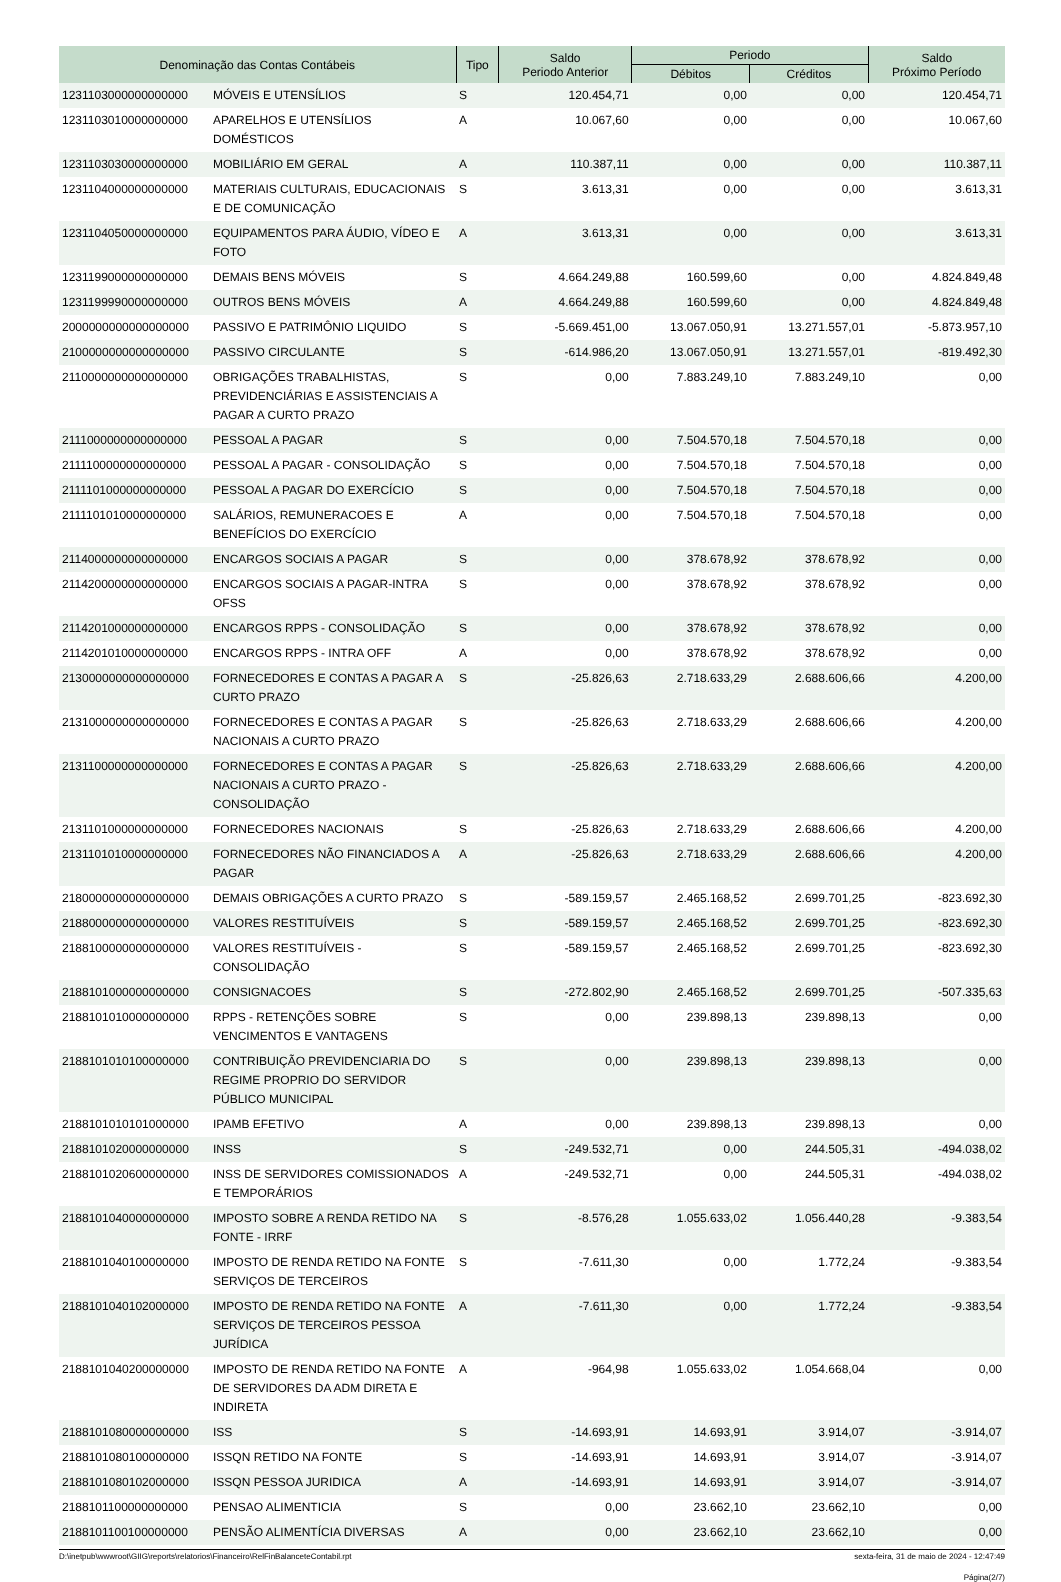| Denominação das Contas Contábeis | | Tipo | Saldo Periodo Anterior | Periodo | | Saldo Próximo Período |
| --- | --- | --- | --- | --- | --- | --- |
| | | | | Débitos | Créditos | |
| 1231103000000000000 | MÓVEIS E UTENSÍLIOS | S | 120.454,71 | 0,00 | 0,00 | 120.454,71 |
| 1231103010000000000 | APARELHOS E UTENSÍLIOS DOMÉSTICOS | A | 10.067,60 | 0,00 | 0,00 | 10.067,60 |
| 1231103030000000000 | MOBILIÁRIO EM GERAL | A | 110.387,11 | 0,00 | 0,00 | 110.387,11 |
| 1231104000000000000 | MATERIAIS CULTURAIS, EDUCACIONAIS E DE COMUNICAÇÃO | S | 3.613,31 | 0,00 | 0,00 | 3.613,31 |
| 1231104050000000000 | EQUIPAMENTOS PARA ÁUDIO, VÍDEO E FOTO | A | 3.613,31 | 0,00 | 0,00 | 3.613,31 |
| 1231199000000000000 | DEMAIS BENS MÓVEIS | S | 4.664.249,88 | 160.599,60 | 0,00 | 4.824.849,48 |
| 1231199990000000000 | OUTROS BENS MÓVEIS | A | 4.664.249,88 | 160.599,60 | 0,00 | 4.824.849,48 |
| 2000000000000000000 | PASSIVO E PATRIMÔNIO LIQUIDO | S | -5.669.451,00 | 13.067.050,91 | 13.271.557,01 | -5.873.957,10 |
| 2100000000000000000 | PASSIVO CIRCULANTE | S | -614.986,20 | 13.067.050,91 | 13.271.557,01 | -819.492,30 |
| 2110000000000000000 | OBRIGAÇÕES TRABALHISTAS, PREVIDENCIÁRIAS E ASSISTENCIAIS A PAGAR A CURTO PRAZO | S | 0,00 | 7.883.249,10 | 7.883.249,10 | 0,00 |
| 2111000000000000000 | PESSOAL A PAGAR | S | 0,00 | 7.504.570,18 | 7.504.570,18 | 0,00 |
| 2111100000000000000 | PESSOAL A PAGAR - CONSOLIDAÇÃO | S | 0,00 | 7.504.570,18 | 7.504.570,18 | 0,00 |
| 2111101000000000000 | PESSOAL A PAGAR DO EXERCÍCIO | S | 0,00 | 7.504.570,18 | 7.504.570,18 | 0,00 |
| 2111101010000000000 | SALÁRIOS, REMUNERACOES E BENEFÍCIOS DO EXERCÍCIO | A | 0,00 | 7.504.570,18 | 7.504.570,18 | 0,00 |
| 2114000000000000000 | ENCARGOS SOCIAIS A PAGAR | S | 0,00 | 378.678,92 | 378.678,92 | 0,00 |
| 2114200000000000000 | ENCARGOS SOCIAIS A PAGAR-INTRA OFSS | S | 0,00 | 378.678,92 | 378.678,92 | 0,00 |
| 2114201000000000000 | ENCARGOS RPPS - CONSOLIDAÇÃO | S | 0,00 | 378.678,92 | 378.678,92 | 0,00 |
| 2114201010000000000 | ENCARGOS RPPS - INTRA OFF | A | 0,00 | 378.678,92 | 378.678,92 | 0,00 |
| 2130000000000000000 | FORNECEDORES E CONTAS A PAGAR A CURTO PRAZO | S | -25.826,63 | 2.718.633,29 | 2.688.606,66 | 4.200,00 |
| 2131000000000000000 | FORNECEDORES E CONTAS A PAGAR NACIONAIS A CURTO PRAZO | S | -25.826,63 | 2.718.633,29 | 2.688.606,66 | 4.200,00 |
| 2131100000000000000 | FORNECEDORES E CONTAS A PAGAR NACIONAIS A CURTO PRAZO - CONSOLIDAÇÃO | S | -25.826,63 | 2.718.633,29 | 2.688.606,66 | 4.200,00 |
| 2131101000000000000 | FORNECEDORES NACIONAIS | S | -25.826,63 | 2.718.633,29 | 2.688.606,66 | 4.200,00 |
| 2131101010000000000 | FORNECEDORES NÃO FINANCIADOS A PAGAR | A | -25.826,63 | 2.718.633,29 | 2.688.606,66 | 4.200,00 |
| 2180000000000000000 | DEMAIS OBRIGAÇÕES A CURTO PRAZO | S | -589.159,57 | 2.465.168,52 | 2.699.701,25 | -823.692,30 |
| 2188000000000000000 | VALORES RESTITUÍVEIS | S | -589.159,57 | 2.465.168,52 | 2.699.701,25 | -823.692,30 |
| 2188100000000000000 | VALORES RESTITUÍVEIS - CONSOLIDAÇÃO | S | -589.159,57 | 2.465.168,52 | 2.699.701,25 | -823.692,30 |
| 2188101000000000000 | CONSIGNACOES | S | -272.802,90 | 2.465.168,52 | 2.699.701,25 | -507.335,63 |
| 2188101010000000000 | RPPS - RETENÇÕES SOBRE VENCIMENTOS E VANTAGENS | S | 0,00 | 239.898,13 | 239.898,13 | 0,00 |
| 2188101010100000000 | CONTRIBUIÇÃO PREVIDENCIARIA DO REGIME PROPRIO DO SERVIDOR PÚBLICO MUNICIPAL | S | 0,00 | 239.898,13 | 239.898,13 | 0,00 |
| 2188101010101000000 | IPAMB EFETIVO | A | 0,00 | 239.898,13 | 239.898,13 | 0,00 |
| 2188101020000000000 | INSS | S | -249.532,71 | 0,00 | 244.505,31 | -494.038,02 |
| 2188101020600000000 | INSS DE SERVIDORES COMISSIONADOS E TEMPORÁRIOS | A | -249.532,71 | 0,00 | 244.505,31 | -494.038,02 |
| 2188101040000000000 | IMPOSTO SOBRE A RENDA RETIDO NA FONTE - IRRF | S | -8.576,28 | 1.055.633,02 | 1.056.440,28 | -9.383,54 |
| 2188101040100000000 | IMPOSTO DE RENDA RETIDO NA FONTE SERVIÇOS DE TERCEIROS | S | -7.611,30 | 0,00 | 1.772,24 | -9.383,54 |
| 2188101040102000000 | IMPOSTO DE RENDA RETIDO NA FONTE SERVIÇOS DE TERCEIROS PESSOA JURÍDICA | A | -7.611,30 | 0,00 | 1.772,24 | -9.383,54 |
| 2188101040200000000 | IMPOSTO DE RENDA RETIDO NA FONTE DE SERVIDORES DA ADM DIRETA E INDIRETA | A | -964,98 | 1.055.633,02 | 1.054.668,04 | 0,00 |
| 2188101080000000000 | ISS | S | -14.693,91 | 14.693,91 | 3.914,07 | -3.914,07 |
| 2188101080100000000 | ISSQN RETIDO NA FONTE | S | -14.693,91 | 14.693,91 | 3.914,07 | -3.914,07 |
| 2188101080102000000 | ISSQN PESSOA JURIDICA | A | -14.693,91 | 14.693,91 | 3.914,07 | -3.914,07 |
| 2188101100000000000 | PENSAO ALIMENTICIA | S | 0,00 | 23.662,10 | 23.662,10 | 0,00 |
| 2188101100100000000 | PENSÃO ALIMENTÍCIA DIVERSAS | A | 0,00 | 23.662,10 | 23.662,10 | 0,00 |
D:\inetpub\wwwroot\GIIG\reports\relatorios\Financeiro\RelFinBalanceteContabil.rpt sexta-feira, 31 de maio de 2024 - 12:47:49
Página(2/7)